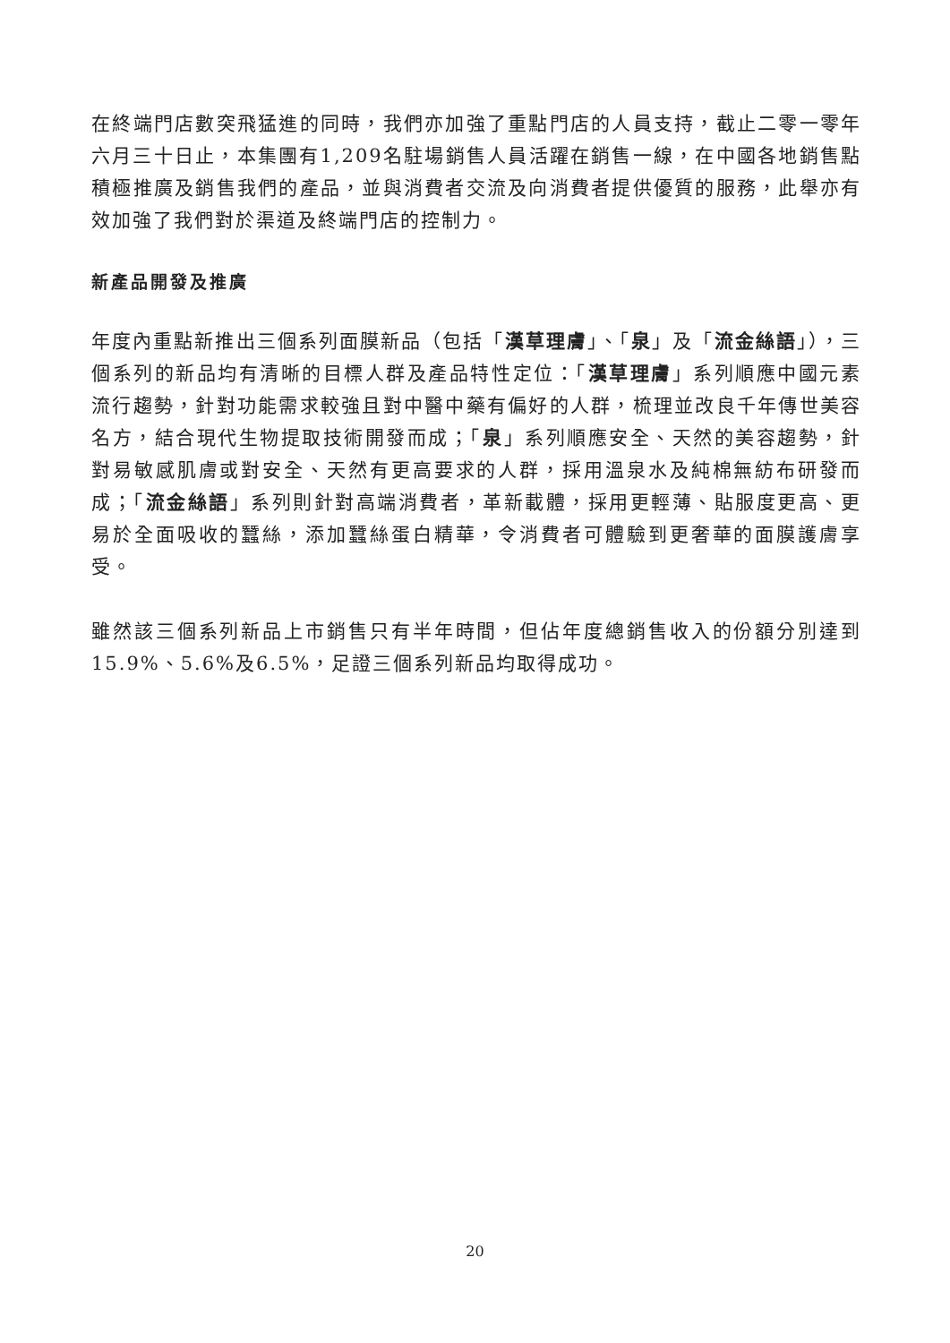在終端門店數突飛猛進的同時，我們亦加強了重點門店的人員支持，截止二零一零年六月三十日止，本集團有1,209名駐場銷售人員活躍在銷售一線，在中國各地銷售點積極推廣及銷售我們的產品，並與消費者交流及向消費者提供優質的服務，此舉亦有效加強了我們對於渠道及終端門店的控制力。
新產品開發及推廣
年度內重點新推出三個系列面膜新品（包括「漢草理膚」、「泉」及「流金絲語」），三個系列的新品均有清晰的目標人群及產品特性定位：「漢草理膚」系列順應中國元素流行趨勢，針對功能需求較強且對中醫中藥有偏好的人群，梳理並改良千年傳世美容名方，結合現代生物提取技術開發而成；「泉」系列順應安全、天然的美容趨勢，針對易敏感肌膚或對安全、天然有更高要求的人群，採用溫泉水及純棉無紡布研發而成；「流金絲語」系列則針對高端消費者，革新載體，採用更輕薄、貼服度更高、更易於全面吸收的蠶絲，添加蠶絲蛋白精華，令消費者可體驗到更奢華的面膜護膚享受。
雖然該三個系列新品上市銷售只有半年時間，但佔年度總銷售收入的份額分別達到15.9%、5.6%及6.5%，足證三個系列新品均取得成功。
20